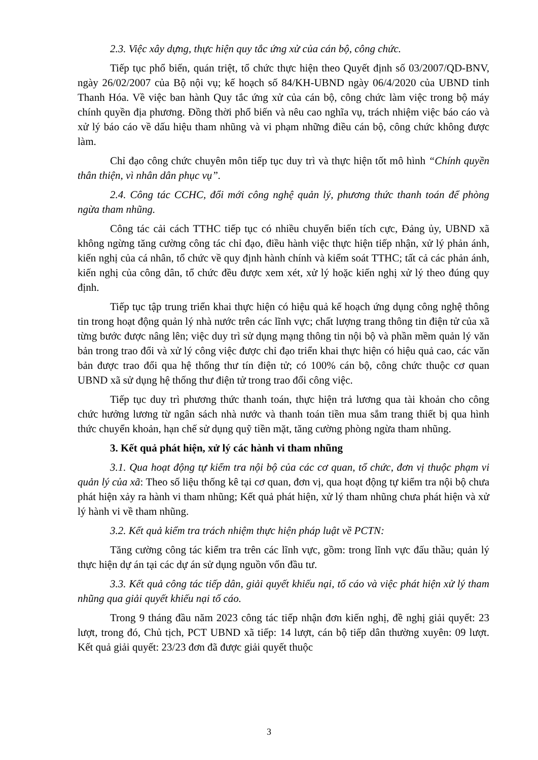2.3. Việc xây dựng, thực hiện quy tắc ứng xử của cán bộ, công chức.
Tiếp tục phổ biến, quán triệt, tổ chức thực hiện theo Quyết định số 03/2007/QD-BNV, ngày 26/02/2007 của Bộ nội vụ; kế hoạch số 84/KH-UBND ngày 06/4/2020 của UBND tỉnh Thanh Hóa. Về việc ban hành Quy tắc ứng xử của cán bộ, công chức làm việc trong bộ máy chính quyền địa phương. Đồng thời phổ biến và nêu cao nghĩa vụ, trách nhiệm việc báo cáo và xử lý báo cáo về dấu hiệu tham nhũng và vi phạm những điều cán bộ, công chức không được làm.
Chỉ đạo công chức chuyên môn tiếp tục duy trì và thực hiện tốt mô hình “Chính quyền thân thiện, vì nhân dân phục vụ”.
2.4. Công tác CCHC, đổi mới công nghệ quản lý, phương thức thanh toán để phòng ngừa tham nhũng.
Công tác cải cách TTHC tiếp tục có nhiều chuyển biến tích cực, Đảng ủy, UBND xã không ngừng tăng cường công tác chỉ đạo, điều hành việc thực hiện tiếp nhận, xử lý phản ánh, kiến nghị của cá nhân, tổ chức về quy định hành chính và kiểm soát TTHC; tất cả các phản ánh, kiến nghị của công dân, tổ chức đều được xem xét, xử lý hoặc kiến nghị xử lý theo đúng quy định.
Tiếp tục tập trung triển khai thực hiện có hiệu quả kế hoạch ứng dụng công nghệ thông tin trong hoạt động quản lý nhà nước trên các lĩnh vực; chất lượng trang thông tin điện tử của xã từng bước được nâng lên; việc duy trì sử dụng mạng thông tin nội bộ và phần mềm quản lý văn bản trong trao đổi và xử lý công việc được chỉ đạo triển khai thực hiện có hiệu quả cao, các văn bản được trao đổi qua hệ thống thư tín điện tử; có 100% cán bộ, công chức thuộc cơ quan UBND xã sử dụng hệ thống thư điện tử trong trao đổi công việc.
Tiếp tục duy trì phương thức thanh toán, thực hiện trả lương qua tài khoản cho công chức hưởng lương từ ngân sách nhà nước và thanh toán tiền mua sắm trang thiết bị qua hình thức chuyển khoản, hạn chế sử dụng quỹ tiền mặt, tăng cường phòng ngừa tham nhũng.
3. Kết quả phát hiện, xử lý các hành vi tham nhũng
3.1. Qua hoạt động tự kiểm tra nội bộ của các cơ quan, tổ chức, đơn vị thuộc phạm vi quản lý của xã: Theo số liệu thống kê tại cơ quan, đơn vị, qua hoạt động tự kiểm tra nội bộ chưa phát hiện xảy ra hành vi tham nhũng; Kết quả phát hiện, xử lý tham nhũng chưa phát hiện và xử lý hành vi về tham nhũng.
3.2. Kết quả kiểm tra trách nhiệm thực hiện pháp luật về PCTN:
Tăng cường công tác kiểm tra trên các lĩnh vực, gồm: trong lĩnh vực đấu thầu; quản lý thực hiện dự án tại các dự án sử dụng nguồn vốn đầu tư.
3.3. Kết quả công tác tiếp dân, giải quyết khiếu nại, tố cáo và việc phát hiện xử lý tham nhũng qua giải quyết khiếu nại tố cáo.
Trong 9 tháng đầu năm 2023 công tác tiếp nhận đơn kiến nghị, đề nghị giải quyết: 23 lượt, trong đó, Chủ tịch, PCT UBND xã tiếp: 14 lượt, cán bộ tiếp dân thường xuyên: 09 lượt. Kết quả giải quyết: 23/23 đơn đã được giải quyết thuộc
3